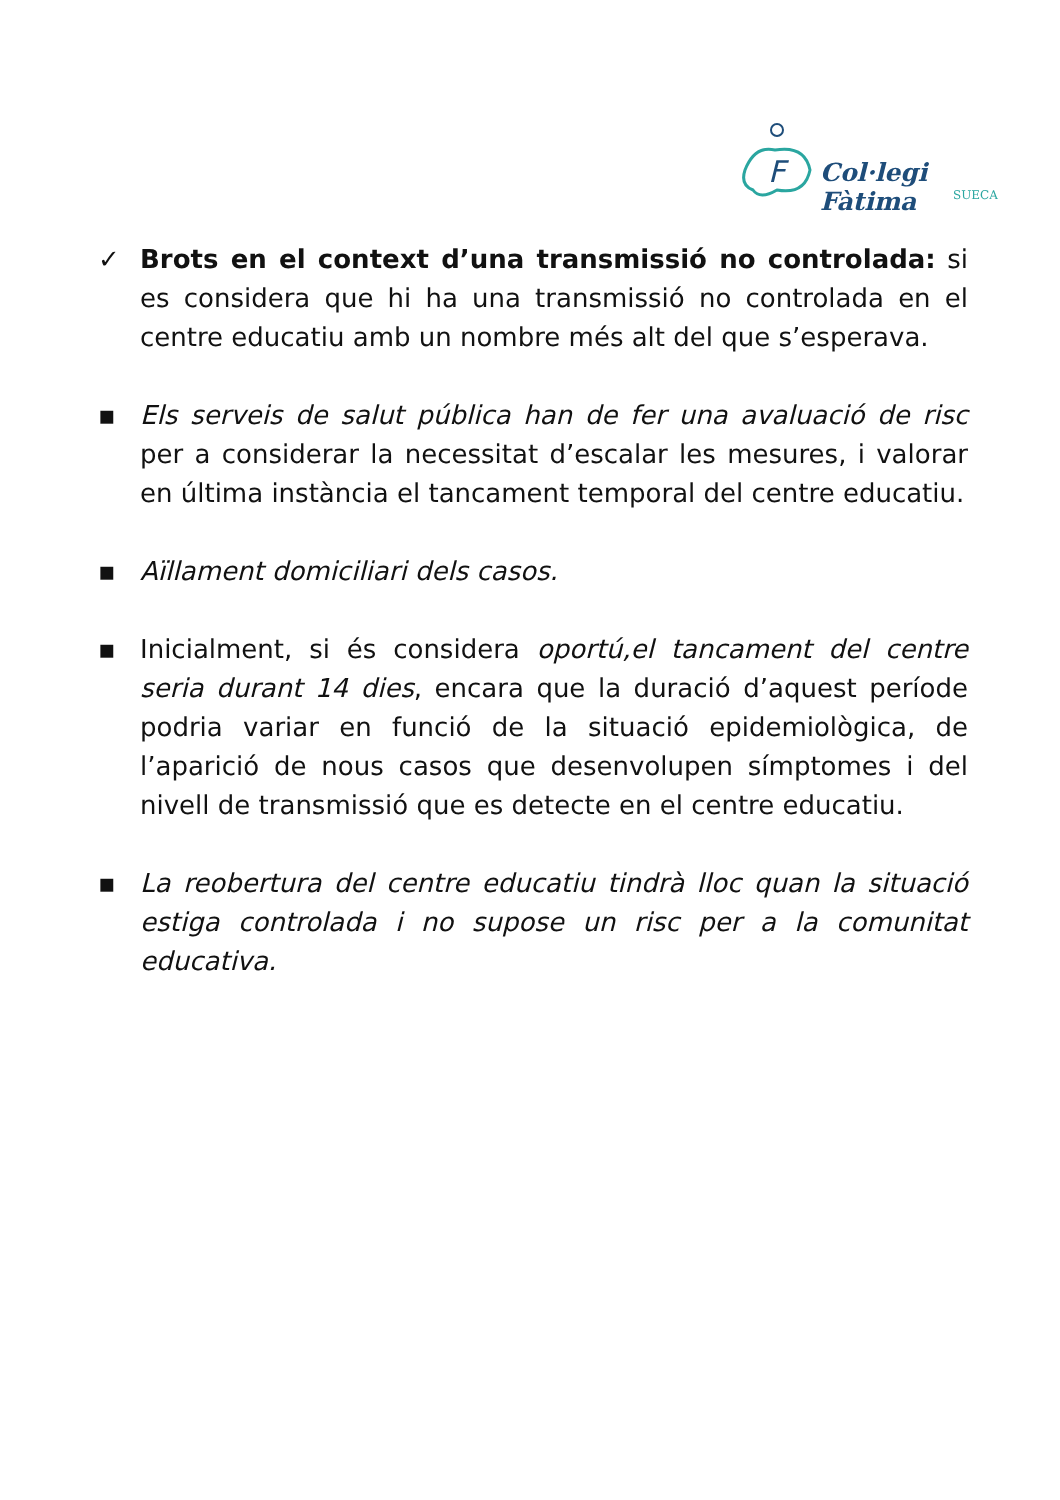F
Col·legi Fàtima
SUECA
✓ Brots en el context d’una transmissió no controlada: si es considera que hi ha una transmissió no controlada en el centre educatiu amb un nombre més alt del que s’esperava.
▪ Els serveis de salut pública han de fer una avaluació de risc per a considerar la necessitat d’escalar les mesures, i valorar en última instància el tancament temporal del centre educatiu.
▪ Aïllament domiciliari dels casos.
▪ Inicialment, si és considera oportú,el tancament del centre seria durant 14 dies, encara que la duració d’aquest període podria variar en funció de la situació epidemiològica, de l’aparició de nous casos que desenvolupen símptomes i del nivell de transmissió que es detecte en el centre educatiu.
▪ La reobertura del centre educatiu tindrà lloc quan la situació estiga controlada i no supose un risc per a la comunitat educativa.